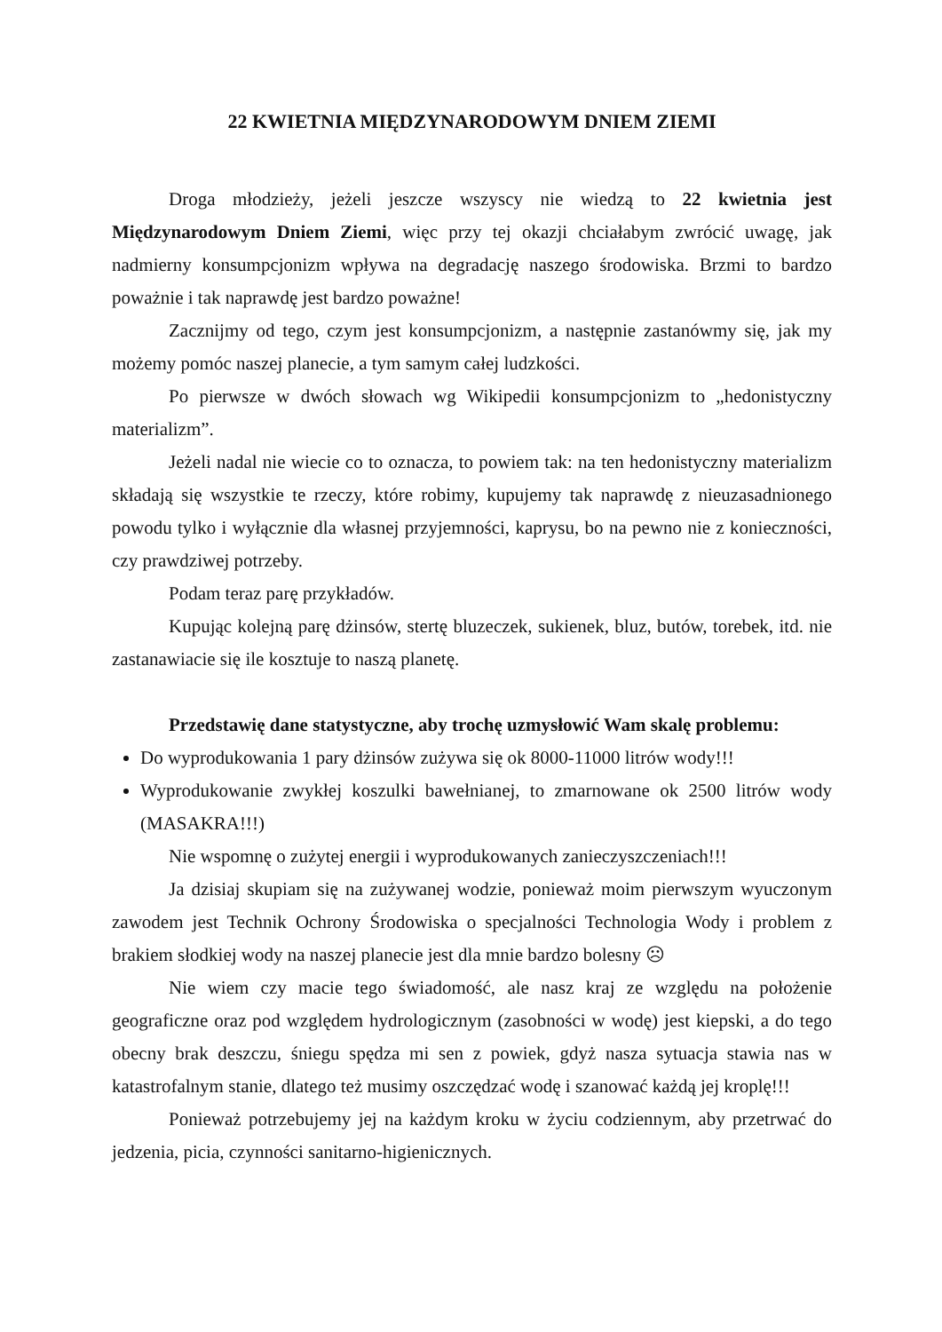22 KWIETNIA MIĘDZYNARODOWYM DNIEM ZIEMI
Droga młodzieży, jeżeli jeszcze wszyscy nie wiedzą to 22 kwietnia jest Międzynarodowym Dniem Ziemi, więc przy tej okazji chciałabym zwrócić uwagę, jak nadmierny konsumpcjonizm wpływa na degradację naszego środowiska. Brzmi to bardzo poważnie i tak naprawdę jest bardzo poważne!
Zacznijmy od tego, czym jest konsumpcjonizm, a następnie zastanówmy się, jak my możemy pomóc naszej planecie, a tym samym całej ludzkości.
Po pierwsze w dwóch słowach wg Wikipedii konsumpcjonizm to „hedonistyczny materializm”.
Jeżeli nadal nie wiecie co to oznacza, to powiem tak: na ten hedonistyczny materializm składają się wszystkie te rzeczy, które robimy, kupujemy tak naprawdę z nieuzasadnionego powodu tylko i wyłącznie dla własnej przyjemności, kaprysu, bo na pewno nie z konieczności, czy prawdziwej potrzeby.
Podam teraz parę przykładów.
Kupując kolejną parę dżinsów, stertę bluzeczek, sukienek, bluz, butów, torebek, itd. nie zastanawiacie się ile kosztuje to naszą planetę.
Przedstawię dane statystyczne, aby trochę uzmysłowić Wam skalę problemu:
Do wyprodukowania 1 pary dżinsów zużywa się ok 8000-11000 litrów wody!!!
Wyprodukowanie zwykłej koszulki bawełnianej, to zmarnowane ok 2500 litrów wody (MASAKRA!!!)
Nie wspomnę o zużytej energii i wyprodukowanych zanieczyszczeniach!!!
Ja dzisiaj skupiam się na zużywanej wodzie, ponieważ moim pierwszym wyuczonym zawodem jest Technik Ochrony Środowiska o specjalności Technologia Wody i problem z brakiem słodkiej wody na naszej planecie jest dla mnie bardzo bolesny ☹
Nie wiem czy macie tego świadomość, ale nasz kraj ze względu na położenie geograficzne oraz pod względem hydrologicznym (zasobności w wodę) jest kiepski, a do tego obecny brak deszczu, śniegu spędza mi sen z powiek, gdyż nasza sytuacja stawia nas w katastrofalnym stanie, dlatego też musimy oszczędzać wodę i szanować każdą jej kroplę!!!
Ponieważ potrzebujemy jej na każdym kroku w życiu codziennym, aby przetrwać do jedzenia, picia, czynności sanitarno-higienicznych.